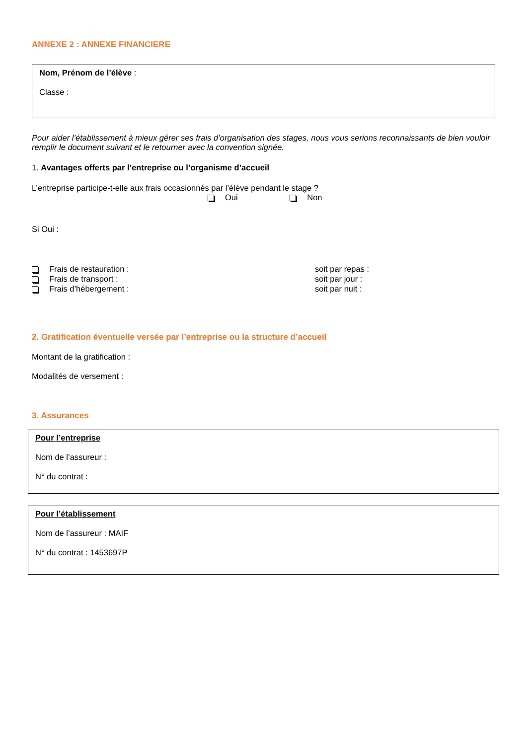ANNEXE 2 : ANNEXE FINANCIERE
Nom, Prénom de l’élève :
Classe :
Pour aider l’établissement à mieux gérer ses frais d’organisation des stages, nous vous serions reconnaissants de bien vouloir remplir le document suivant et le retourner avec la convention signée.
1. Avantages offerts par l’entreprise ou l’organisme d’accueil
L’entreprise participe-t-elle aux frais occasionnés par l’élève pendant le stage ?
Oui Non
Si Oui :
Frais de restauration : soit par repas :
Frais de transport : soit par jour :
Frais d’hébergement : soit par nuit :
2. Gratification éventuelle versée par l’entreprise ou la structure d’accueil
Montant de la gratification :
Modalités de versement :
3. Assurances
Pour l’entreprise
Nom de l’assureur :
N° du contrat :
Pour l’établissement
Nom de l’assureur : MAIF
N° du contrat : 1453697P